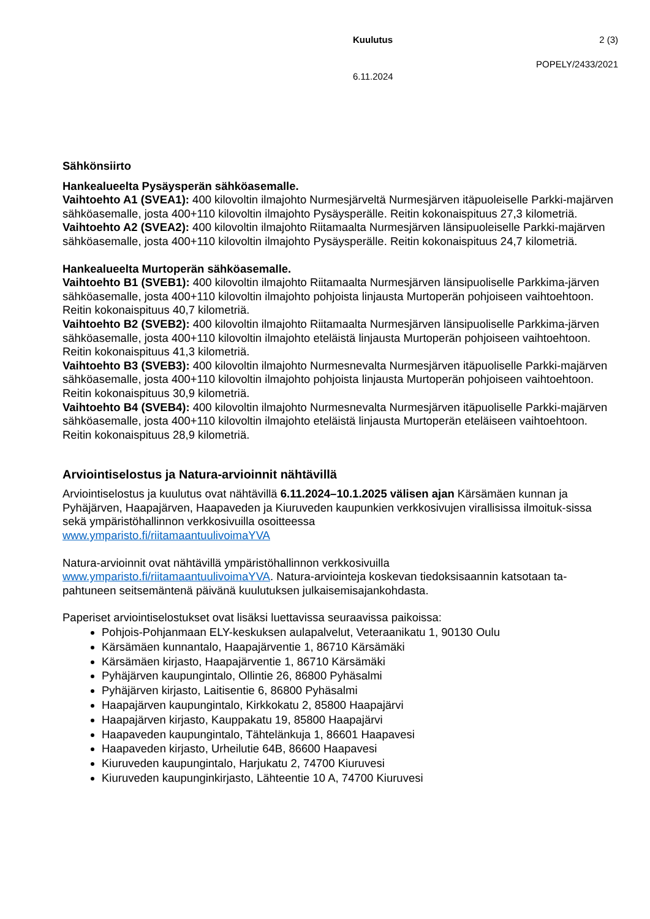Kuulutus 2 (3)
POPELY/2433/2021
6.11.2024
Sähkönsiirto
Hankealueelta Pysäysperän sähköasemalle.
Vaihtoehto A1 (SVEA1): 400 kilovoltin ilmajohto Nurmesjärveltä Nurmesjärven itäpuoleiselle Parkki-majärven sähköasemalle, josta 400+110 kilovoltin ilmajohto Pysäysperälle. Reitin kokonaispituus 27,3 kilometriä.
Vaihtoehto A2 (SVEA2): 400 kilovoltin ilmajohto Riitamaalta Nurmesjärven länsipuoleiselle Parkki-majärven sähköasemalle, josta 400+110 kilovoltin ilmajohto Pysäysperälle. Reitin kokonaispituus 24,7 kilometriä.
Hankealueelta Murtoperän sähköasemalle.
Vaihtoehto B1 (SVEB1): 400 kilovoltin ilmajohto Riitamaalta Nurmesjärven länsipuoliselle Parkkima-järven sähköasemalle, josta 400+110 kilovoltin ilmajohto pohjoista linjausta Murtoperän pohjoiseen vaihtoehtoon. Reitin kokonaispituus 40,7 kilometriä.
Vaihtoehto B2 (SVEB2): 400 kilovoltin ilmajohto Riitamaalta Nurmesjärven länsipuoliselle Parkkima-järven sähköasemalle, josta 400+110 kilovoltin ilmajohto eteläistä linjausta Murtoperän pohjoiseen vaihtoehtoon. Reitin kokonaispituus 41,3 kilometriä.
Vaihtoehto B3 (SVEB3): 400 kilovoltin ilmajohto Nurmesnevalta Nurmesjärven itäpuoliselle Parkki-majärven sähköasemalle, josta 400+110 kilovoltin ilmajohto pohjoista linjausta Murtoperän pohjoiseen vaihtoehtoon. Reitin kokonaispituus 30,9 kilometriä.
Vaihtoehto B4 (SVEB4): 400 kilovoltin ilmajohto Nurmesnevalta Nurmesjärven itäpuoliselle Parkki-majärven sähköasemalle, josta 400+110 kilovoltin ilmajohto eteläistä linjausta Murtoperän eteläiseen vaihtoehtoon. Reitin kokonaispituus 28,9 kilometriä.
Arviointiselostus ja Natura-arvioinnit nähtävillä
Arviointiselostus ja kuulutus ovat nähtävillä 6.11.2024–10.1.2025 välisen ajan Kärsämäen kunnan ja Pyhäjärven, Haapajärven, Haapaveden ja Kiuruveden kaupunkien verkkosivujen virallisissa ilmoituk-sissa sekä ympäristöhallinnon verkkosivuilla osoitteessa
www.ymparisto.fi/riitamaantuulivoimaYVA
Natura-arvioinnit ovat nähtävillä ympäristöhallinnon verkkosivuilla
www.ymparisto.fi/riitamaantuulivoimaYVA. Natura-arviointeja koskevan tiedoksisaannin katsotaan ta-pahtuneen seitsemäntenä päivänä kuulutuksen julkaisemisajankohdasta.
Paperiset arviointiselostukset ovat lisäksi luettavissa seuraavissa paikoissa:
Pohjois-Pohjanmaan ELY-keskuksen aulapalvelut, Veteraanikatu 1, 90130 Oulu
Kärsämäen kunnantalo, Haapajärventie 1, 86710 Kärsämäki
Kärsämäen kirjasto, Haapajärventie 1, 86710 Kärsämäki
Pyhäjärven kaupungintalo, Ollintie 26, 86800 Pyhäsalmi
Pyhäjärven kirjasto, Laitisentie 6, 86800 Pyhäsalmi
Haapajärven kaupungintalo, Kirkkokatu 2, 85800 Haapajärvi
Haapajärven kirjasto, Kauppakatu 19, 85800 Haapajärvi
Haapaveden kaupungintalo, Tähtelänkuja 1, 86601 Haapavesi
Haapaveden kirjasto, Urheilutie 64B, 86600 Haapavesi
Kiuruveden kaupungintalo, Harjukatu 2, 74700 Kiuruvesi
Kiuruveden kaupunginkirjasto, Lähteentie 10 A, 74700 Kiuruvesi